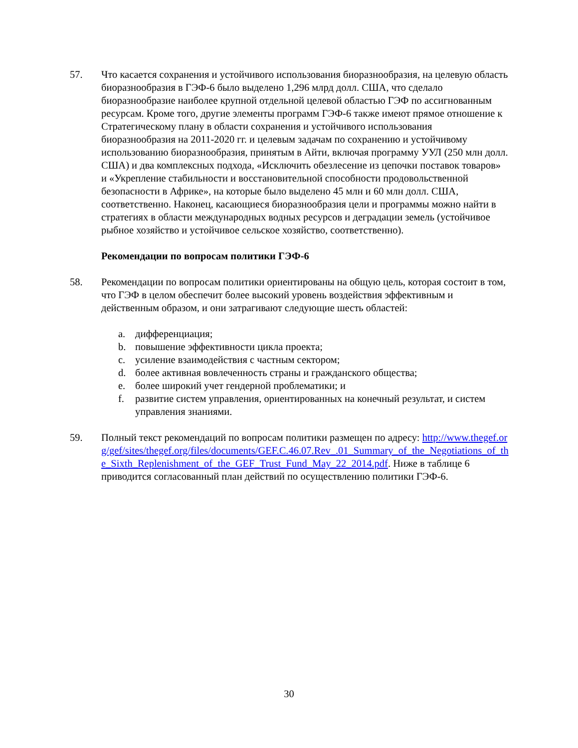57. Что касается сохранения и устойчивого использования биоразнообразия, на целевую область биоразнообразия в ГЭФ-6 было выделено 1,296 млрд долл. США, что сделало биоразнообразие наиболее крупной отдельной целевой областью ГЭФ по ассигнованным ресурсам. Кроме того, другие элементы программ ГЭФ-6 также имеют прямое отношение к Стратегическому плану в области сохранения и устойчивого использования биоразнообразия на 2011-2020 гг. и целевым задачам по сохранению и устойчивому использованию биоразнообразия, принятым в Айти, включая программу УУЛ (250 млн долл. США) и два комплексных подхода, «Исключить обезлесение из цепочки поставок товаров» и «Укрепление стабильности и восстановительной способности продовольственной безопасности в Африке», на которые было выделено 45 млн и 60 млн долл. США, соответственно. Наконец, касающиеся биоразнообразия цели и программы можно найти в стратегиях в области международных водных ресурсов и деградации земель (устойчивое рыбное хозяйство и устойчивое сельское хозяйство, соответственно).
Рекомендации по вопросам политики ГЭФ-6
58. Рекомендации по вопросам политики ориентированы на общую цель, которая состоит в том, что ГЭФ в целом обеспечит более высокий уровень воздействия эффективным и действенным образом, и они затрагивают следующие шесть областей:
a. дифференциация;
b. повышение эффективности цикла проекта;
c. усиление взаимодействия с частным сектором;
d. более активная вовлеченность страны и гражданского общества;
e. более широкий учет гендерной проблематики; и
f. развитие систем управления, ориентированных на конечный результат, и систем управления знаниями.
59. Полный текст рекомендаций по вопросам политики размещен по адресу: http://www.thegef.org/gef/sites/thegef.org/files/documents/GEF.C.46.07.Rev_.01_Summary_of_the_Negotiations_of_the_Sixth_Replenishment_of_the_GEF_Trust_Fund_May_22_2014.pdf. Ниже в таблице 6 приводится согласованный план действий по осуществлению политики ГЭФ-6.
30